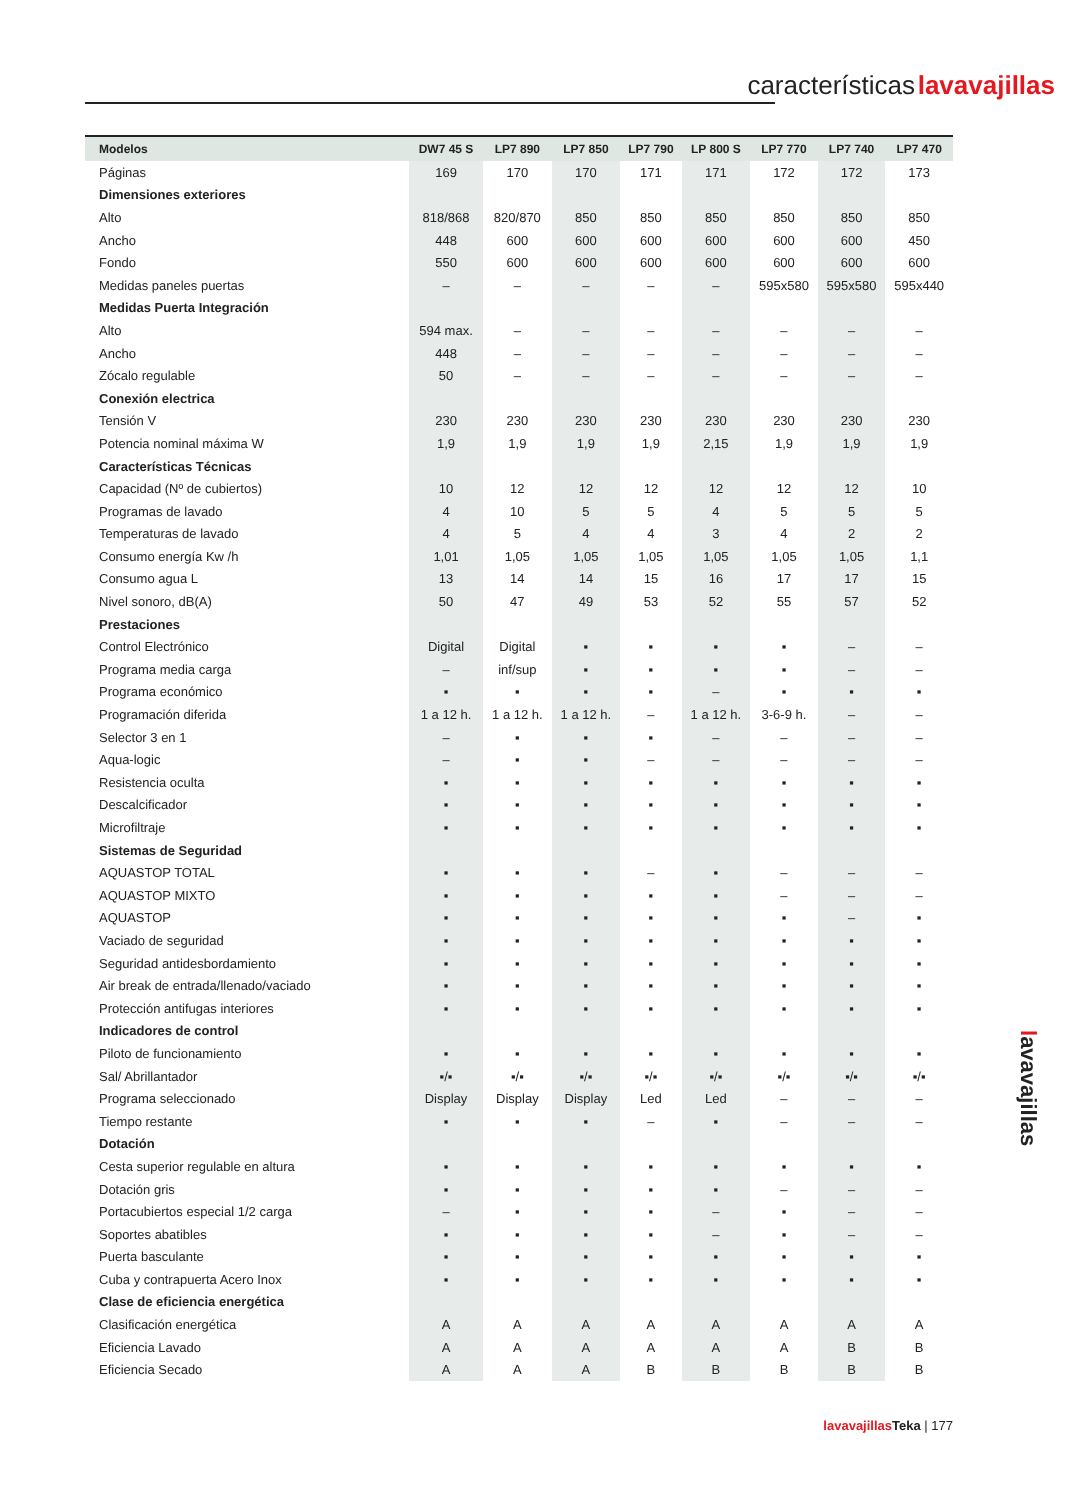características lavavajillas
| Modelos | DW7 45 S | LP7 890 | LP7 850 | LP7 790 | LP 800 S | LP7 770 | LP7 740 | LP7 470 |
| --- | --- | --- | --- | --- | --- | --- | --- | --- |
| Páginas | 169 | 170 | 170 | 171 | 171 | 172 | 172 | 173 |
| Dimensiones exteriores | | | | | | | | |
| Alto | 818/868 | 820/870 | 850 | 850 | 850 | 850 | 850 | 850 |
| Ancho | 448 | 600 | 600 | 600 | 600 | 600 | 600 | 450 |
| Fondo | 550 | 600 | 600 | 600 | 600 | 600 | 600 | 600 |
| Medidas paneles puertas | – | – | – | – | – | 595x580 | 595x580 | 595x440 |
| Medidas Puerta Integración | | | | | | | | |
| Alto | 594 max. | – | – | – | – | – | – | – |
| Ancho | 448 | – | – | – | – | – | – | – |
| Zócalo regulable | 50 | – | – | – | – | – | – | – |
| Conexión electrica | | | | | | | | |
| Tensión V | 230 | 230 | 230 | 230 | 230 | 230 | 230 | 230 |
| Potencia nominal máxima W | 1,9 | 1,9 | 1,9 | 1,9 | 2,15 | 1,9 | 1,9 | 1,9 |
| Características Técnicas | | | | | | | | |
| Capacidad (Nº de cubiertos) | 10 | 12 | 12 | 12 | 12 | 12 | 12 | 10 |
| Programas de lavado | 4 | 10 | 5 | 5 | 4 | 5 | 5 | 5 |
| Temperaturas de lavado | 4 | 5 | 4 | 4 | 3 | 4 | 2 | 2 |
| Consumo energía Kw /h | 1,01 | 1,05 | 1,05 | 1,05 | 1,05 | 1,05 | 1,05 | 1,1 |
| Consumo agua L | 13 | 14 | 14 | 15 | 16 | 17 | 17 | 15 |
| Nivel sonoro, dB(A) | 50 | 47 | 49 | 53 | 52 | 55 | 57 | 52 |
| Prestaciones | | | | | | | | |
| Control Electrónico | Digital | Digital | ▪ | ▪ | ▪ | ▪ | – | – |
| Programa media carga | – | inf/sup | ▪ | ▪ | ▪ | ▪ | – | – |
| Programa económico | ▪ | ▪ | ▪ | ▪ | – | ▪ | ▪ | ▪ |
| Programación diferida | 1 a 12 h. | 1 a 12 h. | 1 a 12 h. | – | 1 a 12 h. | 3-6-9 h. | – | – |
| Selector 3 en 1 | – | ▪ | ▪ | ▪ | – | – | – | – |
| Aqua-logic | – | ▪ | ▪ | – | – | – | – | – |
| Resistencia oculta | ▪ | ▪ | ▪ | ▪ | ▪ | ▪ | ▪ | ▪ |
| Descalcificador | ▪ | ▪ | ▪ | ▪ | ▪ | ▪ | ▪ | ▪ |
| Microfiltraje | ▪ | ▪ | ▪ | ▪ | ▪ | ▪ | ▪ | ▪ |
| Sistemas de Seguridad | | | | | | | | |
| AQUASTOP TOTAL | ▪ | ▪ | ▪ | – | ▪ | – | – | – |
| AQUASTOP MIXTO | ▪ | ▪ | ▪ | ▪ | ▪ | – | – | – |
| AQUASTOP | ▪ | ▪ | ▪ | ▪ | ▪ | ▪ | – | ▪ |
| Vaciado de seguridad | ▪ | ▪ | ▪ | ▪ | ▪ | ▪ | ▪ | ▪ |
| Seguridad antidesbordamiento | ▪ | ▪ | ▪ | ▪ | ▪ | ▪ | ▪ | ▪ |
| Air break de entrada/llenado/vaciado | ▪ | ▪ | ▪ | ▪ | ▪ | ▪ | ▪ | ▪ |
| Protección antifugas interiores | ▪ | ▪ | ▪ | ▪ | ▪ | ▪ | ▪ | ▪ |
| Indicadores de control | | | | | | | | |
| Piloto de funcionamiento | ▪ | ▪ | ▪ | ▪ | ▪ | ▪ | ▪ | ▪ |
| Sal/ Abrillantador | ▪/▪ | ▪/▪ | ▪/▪ | ▪/▪ | ▪/▪ | ▪/▪ | ▪/▪ | ▪/▪ |
| Programa seleccionado | Display | Display | Display | Led | Led | – | – | – |
| Tiempo restante | ▪ | ▪ | ▪ | – | ▪ | – | – | – |
| Dotación | | | | | | | | |
| Cesta superior regulable en altura | ▪ | ▪ | ▪ | ▪ | ▪ | ▪ | ▪ | ▪ |
| Dotación gris | ▪ | ▪ | ▪ | ▪ | ▪ | – | – | – |
| Portacubiertos especial 1/2 carga | – | ▪ | ▪ | ▪ | – | ▪ | – | – |
| Soportes abatibles | ▪ | ▪ | ▪ | ▪ | – | ▪ | – | – |
| Puerta basculante | ▪ | ▪ | ▪ | ▪ | ▪ | ▪ | ▪ | ▪ |
| Cuba y contrapuerta Acero Inox | ▪ | ▪ | ▪ | ▪ | ▪ | ▪ | ▪ | ▪ |
| Clase de eficiencia energética | | | | | | | | |
| Clasificación energética | A | A | A | A | A | A | A | A |
| Eficiencia Lavado | A | A | A | A | A | A | B | B |
| Eficiencia Secado | A | A | A | B | B | B | B | B |
lavavajillas
lavavajillas Teka | 177